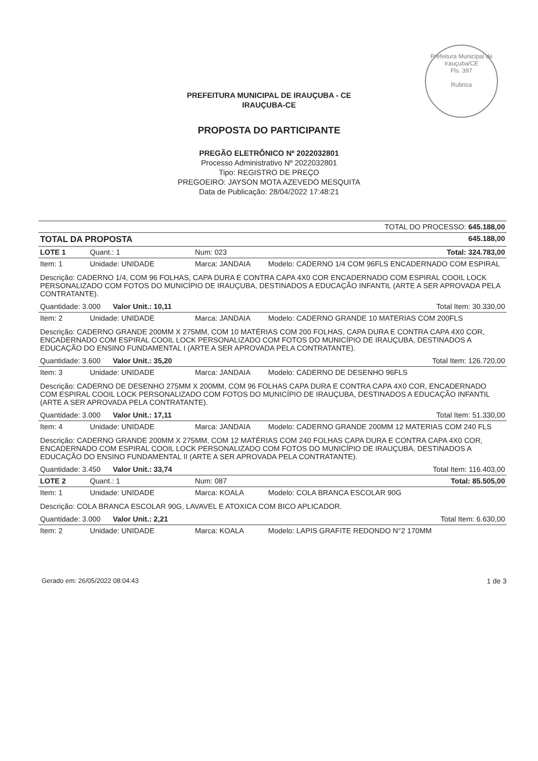Prefeitura Municipal de Irauçuba/CE
Fls. 397
Rubrica
PREFEITURA MUNICIPAL DE IRAUÇUBA - CE
IRAUÇUBA-CE
PROPOSTA DO PARTICIPANTE
PREGÃO ELETRÔNICO Nº 2022032801
Processo Administrativo Nº 2022032801
Tipo: REGISTRO DE PREÇO
PREGOEIRO: JAYSON MOTA AZEVEDO MESQUITA
Data de Publicação: 28/04/2022 17:48:21
| TOTAL DO PROCESSO: 645.188,00 | | | |
| TOTAL DA PROPOSTA | | | 645.188,00 |
| LOTE 1 | Quant.: 1 | Num: 023 | Total: 324.783,00 |
| Item: 1 | Unidade: UNIDADE | Marca: JANDAIA | Modelo: CADERNO 1/4 COM 96FLS ENCADERNADO COM ESPIRAL |
| Descrição: CADERNO 1/4, COM 96 FOLHAS, CAPA DURA E CONTRA CAPA 4X0 COR ENCADERNADO COM ESPIRAL COOIL LOCK PERSONALIZADO COM FOTOS DO MUNICÍPIO DE IRAUÇUBA, DESTINADOS A EDUCAÇÃO INFANTIL (ARTE A SER APROVADA PELA CONTRATANTE). | | | |
| Quantidade: 3.000 Valor Unit.: 10,11 | | | Total Item: 30.330,00 |
| Item: 2 | Unidade: UNIDADE | Marca: JANDAIA | Modelo: CADERNO GRANDE 10 MATERIAS COM 200FLS |
| Descrição: CADERNO GRANDE 200MM X 275MM, COM 10 MATÉRIAS COM 200 FOLHAS, CAPA DURA E CONTRA CAPA 4X0 COR, ENCADERNADO COM ESPIRAL COOIL LOCK PERSONALIZADO COM FOTOS DO MUNICÍPIO DE IRAUÇUBA, DESTINADOS A EDUCAÇÃO DO ENSINO FUNDAMENTAL I (ARTE A SER APROVADA PELA CONTRATANTE). | | | |
| Quantidade: 3.600 Valor Unit.: 35,20 | | | Total Item: 126.720,00 |
| Item: 3 | Unidade: UNIDADE | Marca: JANDAIA | Modelo: CADERNO DE DESENHO 96FLS |
| Descrição: CADERNO DE DESENHO 275MM X 200MM, COM 96 FOLHAS CAPA DURA E CONTRA CAPA 4X0 COR, ENCADERNADO COM ESPIRAL COOIL LOCK PERSONALIZADO COM FOTOS DO MUNICÍPIO DE IRAUÇUBA, DESTINADOS A EDUCAÇÃO INFANTIL (ARTE A SER APROVADA PELA CONTRATANTE). | | | |
| Quantidade: 3.000 Valor Unit.: 17,11 | | | Total Item: 51.330,00 |
| Item: 4 | Unidade: UNIDADE | Marca: JANDAIA | Modelo: CADERNO GRANDE 200MM 12 MATERIAS COM 240 FLS |
| Descrição: CADERNO GRANDE 200MM X 275MM, COM 12 MATÉRIAS COM 240 FOLHAS CAPA DURA E CONTRA CAPA 4X0 COR, ENCADERNADO COM ESPIRAL COOIL LOCK PERSONALIZADO COM FOTOS DO MUNICÍPIO DE IRAUÇUBA, DESTINADOS A EDUCAÇÃO DO ENSINO FUNDAMENTAL II (ARTE A SER APROVADA PELA CONTRATANTE). | | | |
| Quantidade: 3.450 Valor Unit.: 33,74 | | | Total Item: 116.403,00 |
| LOTE 2 | Quant.: 1 | Num: 087 | Total: 85.505,00 |
| Item: 1 | Unidade: UNIDADE | Marca: KOALA | Modelo: COLA BRANCA ESCOLAR 90G |
| Descrição: COLA BRANCA ESCOLAR 90G, LAVAVEL E ATOXICA COM BICO APLICADOR. | | | |
| Quantidade: 3.000 Valor Unit.: 2,21 | | | Total Item: 6.630,00 |
| Item: 2 | Unidade: UNIDADE | Marca: KOALA | Modelo: LAPIS GRAFITE REDONDO N°2 170MM |
Gerado em: 26/05/2022 08:04:43 1 de 3